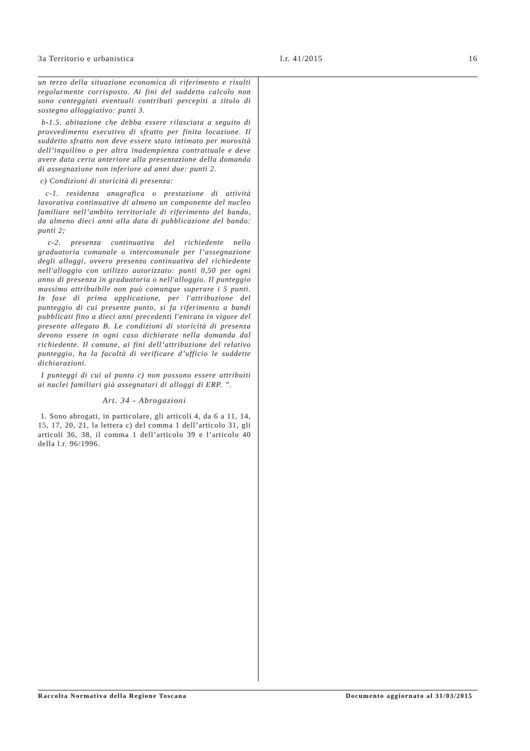3a Territorio e urbanistica l.r. 41/2015 16
un terzo della situazione economica di riferimento e risulti regolarmente corrisposto. Ai fini del suddetto calcolo non sono conteggiati eventuali contributi percepiti a titolo di sostegno alloggiativo: punti 3.
b-1.5. abitazione che debba essere rilasciata a seguito di provvedimento esecutivo di sfratto per finita locazione. Il suddetto sfratto non deve essere stato intimato per morosità dell’inquilino o per altra inadempienza contrattuale e deve avere data certa anteriore alla presentazione della domanda di assegnazione non inferiore ad anni due: punti 2.
c) Condizioni di storicità di presenza:
c-1. residenza anagrafica o prestazione di attività lavorativa continuative di almeno un componente del nucleo familiare nell’ambito territoriale di riferimento del bando, da almeno dieci anni alla data di pubblicazione del bando: punti 2;
c-2. presenza continuativa del richiedente nella graduatoria comunale o intercomunale per l’assegnazione degli alloggi, ovvero presenza continuativa del richiedente nell'alloggio con utilizzo autorizzato: punti 0,50 per ogni anno di presenza in graduatoria o nell'alloggio. Il punteggio massimo attribuibile non può comunque superare i 5 punti. In fase di prima applicazione, per l'attribuzione del punteggio di cui presente punto, si fa riferimento a bandi pubblicati fino a dieci anni precedenti l'entrata in vigore del presente allegato B. Le condizioni di storicità di presenza devono essere in ogni caso dichiarate nella domanda dal richiedente. Il comune, ai fini dell’attribuzione del relativo punteggio, ha la facoltà di verificare d’ufficio le suddette dichiarazioni.
I punteggi di cui al punto c) non possono essere attribuiti ai nuclei familiari già assegnatari di alloggi di ERP. ”.
Art. 34 - Abrogazioni
1. Sono abrogati, in particolare, gli articoli 4, da 6 a 11, 14, 15, 17, 20, 21, la lettera c) del comma 1 dell’articolo 31, gli articoli 36, 38, il comma 1 dell’articolo 39 e l’articolo 40 della l.r. 96/1996.
Raccolta Normativa della Regione Toscana Documento aggiornato al 31/03/2015